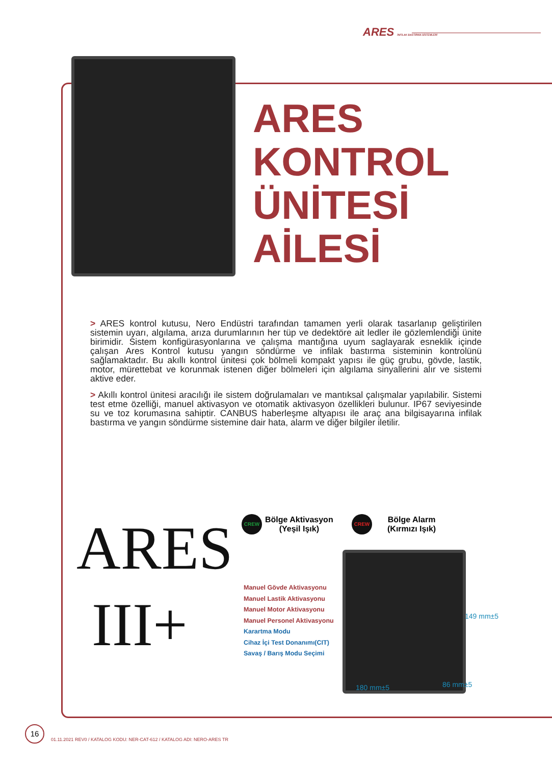ARES İNFİLAK BASTIRMA SİSTEMLERİ
ARES
KONTROL
ÜNİTESİ
AİLESİ
> ARES kontrol kutusu, Nero Endüstri tarafından tamamen yerli olarak tasarlanıp geliştirilen sistemin uyarı, algılama, arıza durumlarının her tüp ve dedektöre ait ledler ile gözlemlendiği ünite birimidir. Sistem konfigürasyonlarına ve çalışma mantığına uyum saglayarak esneklik içinde çalışan Ares Kontrol kutusu yangın söndürme ve infilak bastırma sisteminin kontrolünü sağlamaktadır. Bu akıllı kontrol ünitesi çok bölmeli kompakt yapısı ile güç grubu, gövde, lastik, motor, mürettebat ve korunmak istenen diğer bölmeleri için algılama sinyallerini alır ve sistemi aktive eder.
> Akıllı kontrol ünitesi aracılığı ile sistem doğrulamaları ve mantıksal çalışmalar yapılabilir. Sistemi test etme özelliği, manuel aktivasyon ve otomatik aktivasyon özellikleri bulunur. IP67 seviyesinde su ve toz korumasına sahiptir. CANBUS haberleşme altyapısı ile araç ana bilgisayarına infilak bastırma ve yangın söndürme sistemine dair hata, alarm ve diğer bilgiler iletilir.
ARES
III+
CREW
Bölge Aktivasyon
(Yeşil Işık)
CREW
Bölge Alarm
(Kırmızı Işık)
Manuel Gövde Aktivasyonu
Manuel Lastik Aktivasyonu
Manuel Motor Aktivasyonu
Manuel Personel Aktivasyonu
Karartma Modu
Cihaz İçi Test Donanımı(CIT)
Savaş / Barış Modu Seçimi
149 mm±5
180 mm±5 86 mm±5
16
01.11.2021 REV0 / KATALOG KODU: NER-CAT-612 / KATALOG ADI: NERO-ARES TR